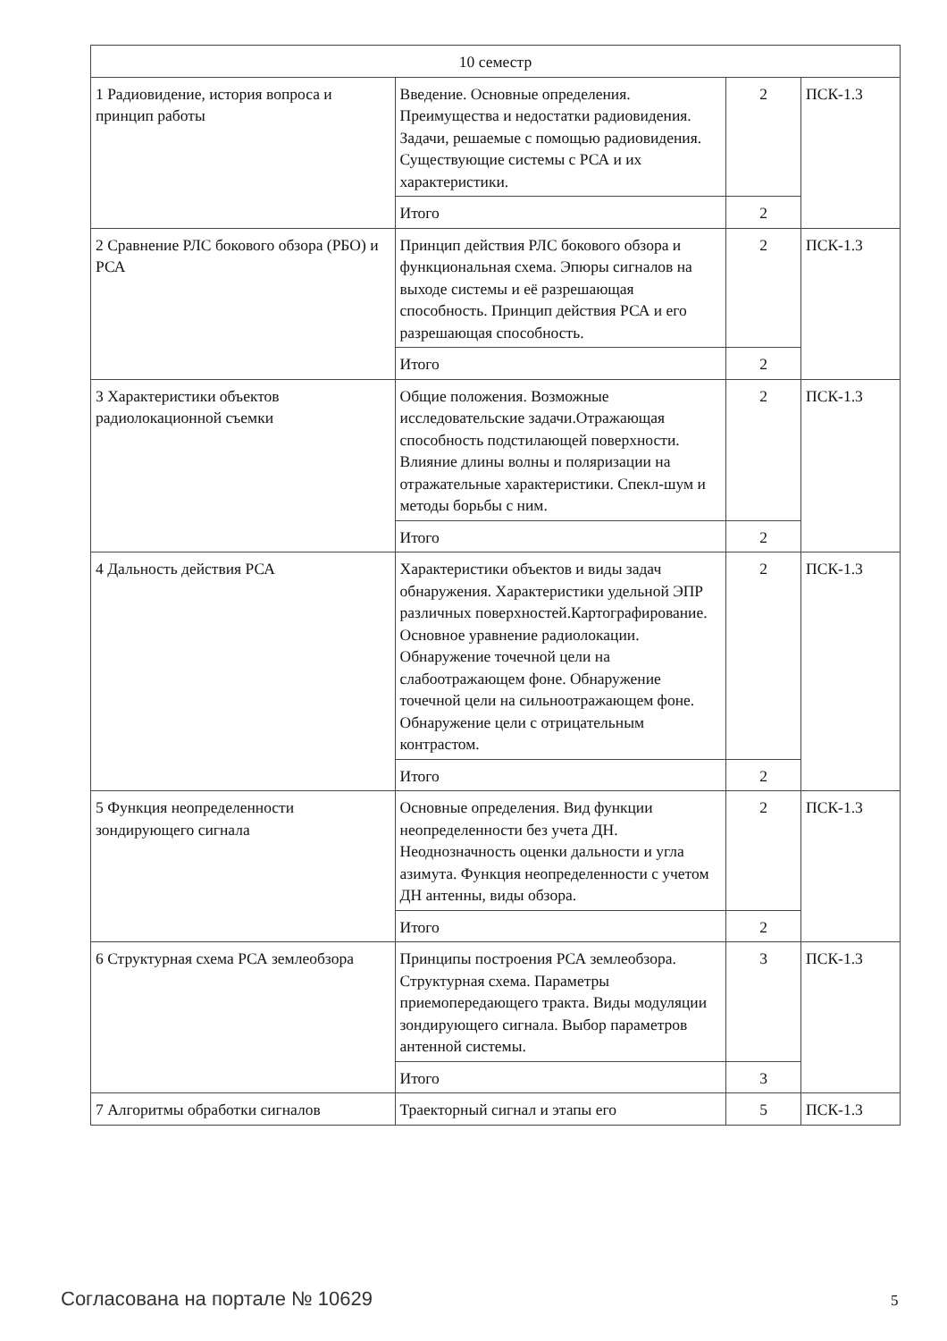| 10 семестр | | | |
| 1 Радиовидение, история вопроса и принцип работы | Введение. Основные определения. Преимущества и недостатки радиовидения. Задачи, решаемые с помощью радиовидения. Существующие системы с РСА и их характеристики. | 2 | ПСК-1.3 |
| | Итого | 2 | |
| 2 Сравнение РЛС бокового обзора (РБО) и РСА | Принцип действия РЛС бокового обзора и функциональная схема. Эпюры сигналов на выходе системы и её разрешающая способность. Принцип действия РСА и его разрешающая способность. | 2 | ПСК-1.3 |
| | Итого | 2 | |
| 3 Характеристики объектов радиолокационной съемки | Общие положения. Возможные исследовательские задачи.Отражающая способность подстилающей поверхности. Влияние длины волны и поляризации на отражательные характеристики. Спекл-шум и методы борьбы с ним. | 2 | ПСК-1.3 |
| | Итого | 2 | |
| 4 Дальность действия РСА | Характеристики объектов и виды задач обнаружения. Характеристики удельной ЭПР различных поверхностей.Картографирование. Основное уравнение радиолокации. Обнаружение точечной цели на слабоотражающем фоне. Обнаружение точечной цели на сильноотражающем фоне. Обнаружение цели с отрицательным контрастом. | 2 | ПСК-1.3 |
| | Итого | 2 | |
| 5 Функция неопределенности зондирующего сигнала | Основные определения. Вид функции неопределенности без учета ДН. Неоднозначность оценки дальности и угла азимута. Функция неопределенности с учетом ДН антенны, виды обзора. | 2 | ПСК-1.3 |
| | Итого | 2 | |
| 6 Структурная схема РСА землеобзора | Принципы построения РСА землеобзора. Структурная схема. Параметры приемопередающего тракта. Виды модуляции зондирующего сигнала. Выбор параметров антенной системы. | 3 | ПСК-1.3 |
| | Итого | 3 | |
| 7 Алгоритмы обработки сигналов | Траекторный сигнал и этапы его | 5 | ПСК-1.3 |
Согласована на портале № 10629 5